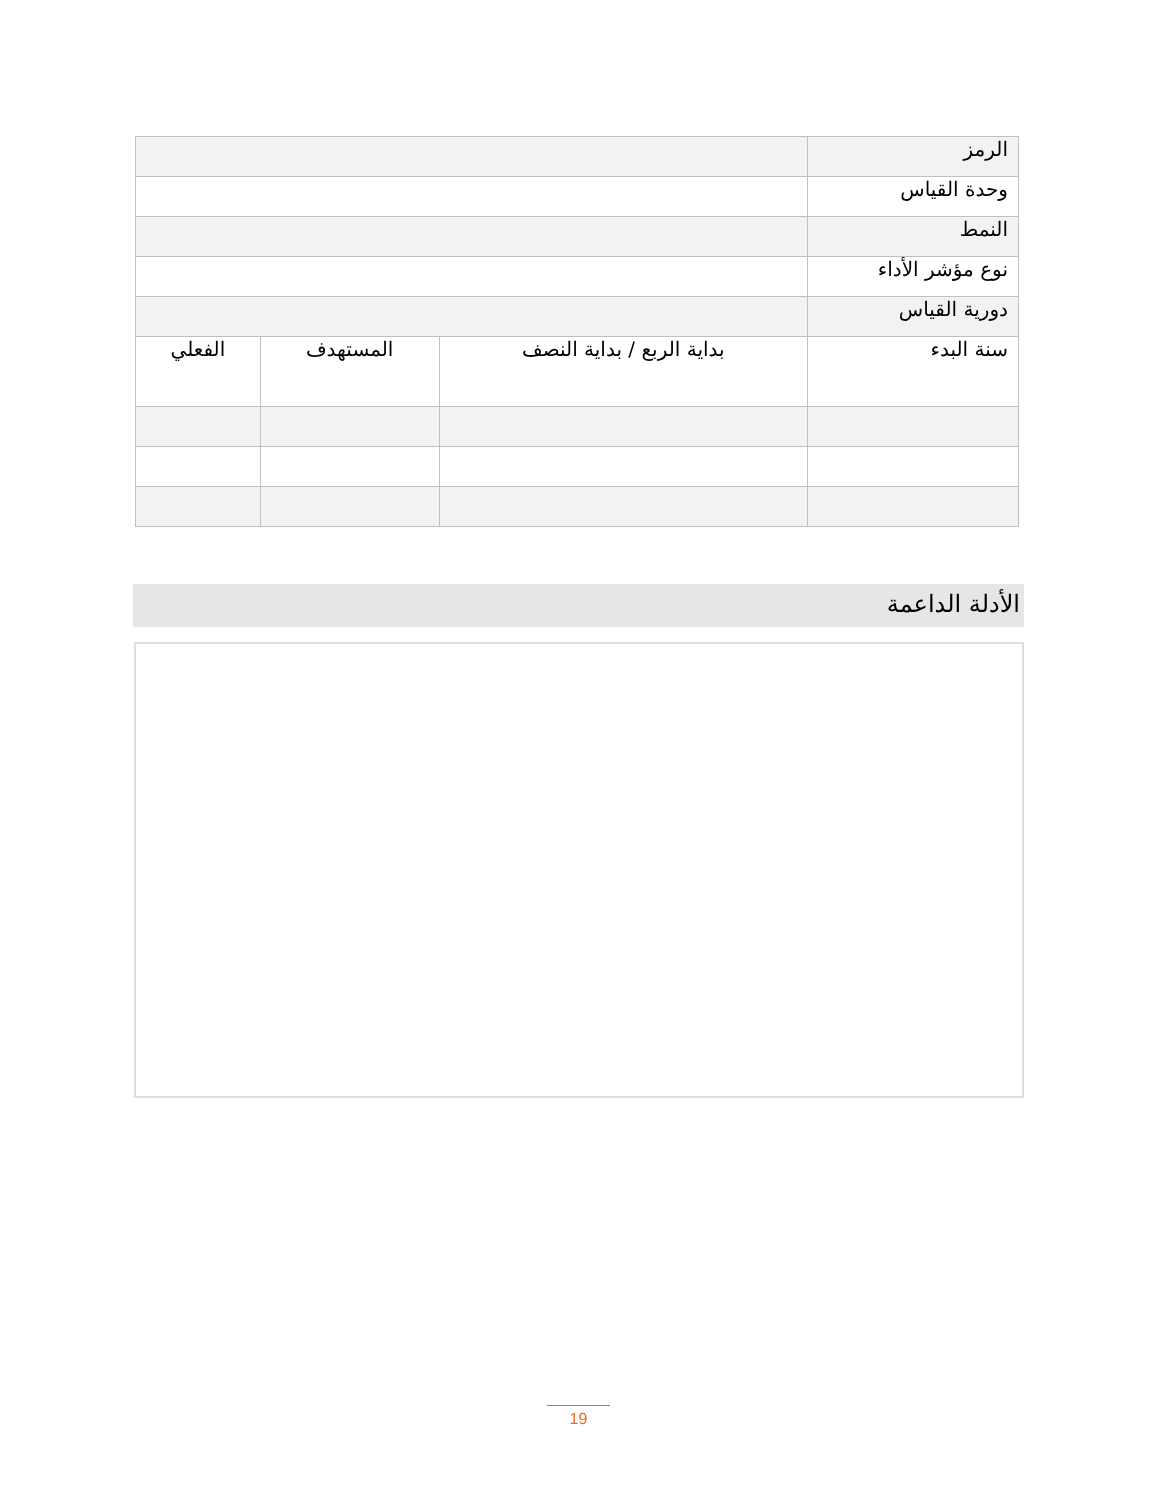| الرمز | | | |
| وحدة القياس | | | |
| النمط | | | |
| نوع مؤشر الأداء | | | |
| دورية القياس | | | |
| سنة البدء | بداية الربع / بداية النصف | المستهدف | الفعلي |
الأدلة الداعمة
19